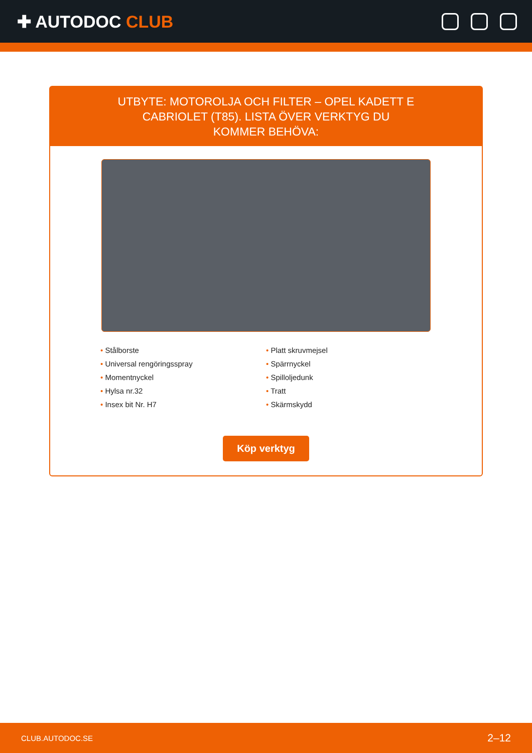✚ AUTODOC CLUB
UTBYTE: MOTOROLJA OCH FILTER – OPEL KADETT E CABRIOLET (T85). LISTA ÖVER VERKTYG DU KOMMER BEHÖVA:
Stålborste
Universal rengöringsspray
Momentnyckel
Hylsa nr.32
Insex bit Nr. H7
Platt skruvmejsel
Spärrnyckel
Spilloljedunk
Tratt
Skärmskydd
Köp verktyg
CLUB.AUTODOC.SE 2–12